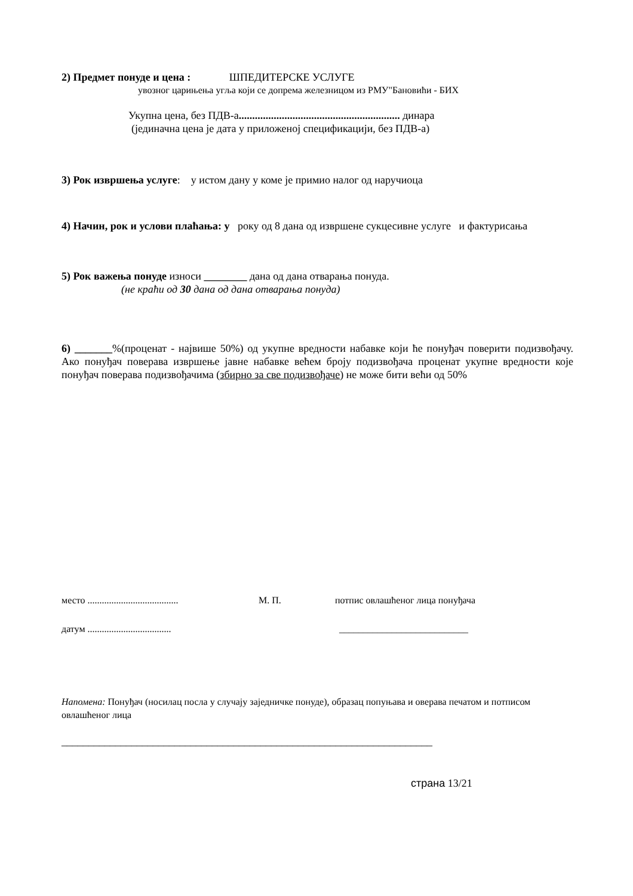2) Предмет понуде и цена : ШПЕДИТЕРСКЕ УСЛУГЕ
увозног царињења угља који се допрема железницом из РМУ"Бановићи - БИХ
Укупна цена, без ПДВ-а............................................................ динара
(јединачна цена је дата у приложеној спецификацији, без ПДВ-а)
3) Рок извршења услуге: у истом дану у коме је примио налог од наручиоца
4) Начин, рок и услови плаћања: у року од 8 дана од извршене сукцесивне услуге и фактурисања
5) Рок важења понуде износи ________ дана од дана отварања понуда.
(не краћи од 30 дана од дана отварања понуда)
6) _______%(проценат - највише 50%) од укупне вредности набавке који ће понуђач поверити подизвођачу. Ако понуђач поверава извршење јавне набавке већем броју подизвођача проценат укупне вредности које понуђач поверава подизвођачима (збирно за све подизвођаче) не може бити већи од 50%
место ...................................... М. П. потпис овлашћеног лица понуђача
датум ................................... ___________________________
Напомена: Понуђач (носилац посла у случају заједничке понуде), образац попуњава и оверава печатом и потписом овлашћеног лица
_____________________________________________________________________
страна 13/21